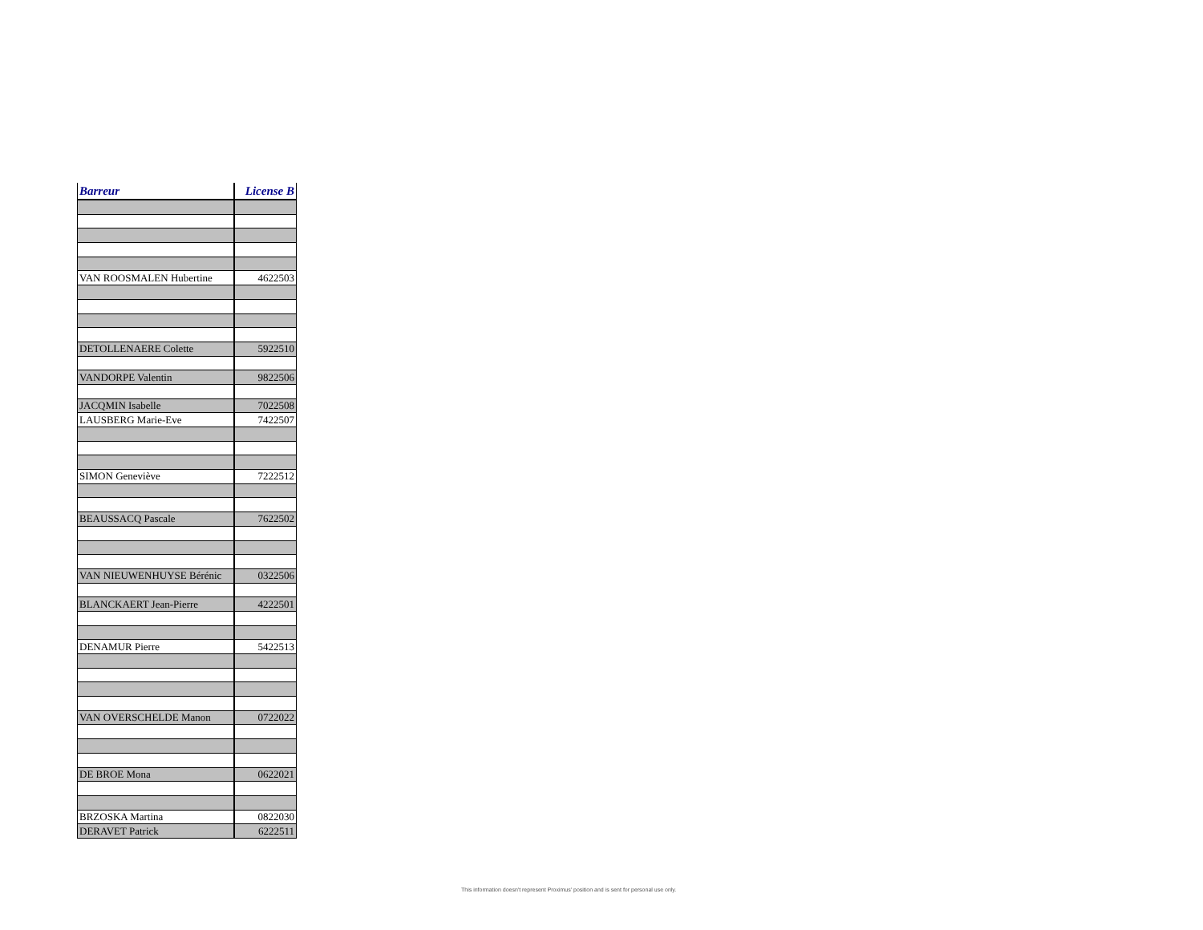| Barreur | License B |
| --- | --- |
| VAN ROOSMALEN Hubertine | 4622503 |
| DETOLLENAERE Colette | 5922510 |
| VANDORPE Valentin | 9822506 |
| JACQMIN Isabelle | 7022508 |
| LAUSBERG Marie-Eve | 7422507 |
| SIMON Geneviève | 7222512 |
| BEAUSSACQ Pascale | 7622502 |
| VAN NIEUWENHUYSE Bérénic | 0322506 |
| BLANCKAERT Jean-Pierre | 4222501 |
| DENAMUR Pierre | 5422513 |
| VAN OVERSCHELDE Manon | 0722022 |
| DE BROE Mona | 0622021 |
| BRZOSKA Martina | 0822030 |
| DERAVET Patrick | 6222511 |
This information doesn't represent Proximus' position and is sent for personal use only.